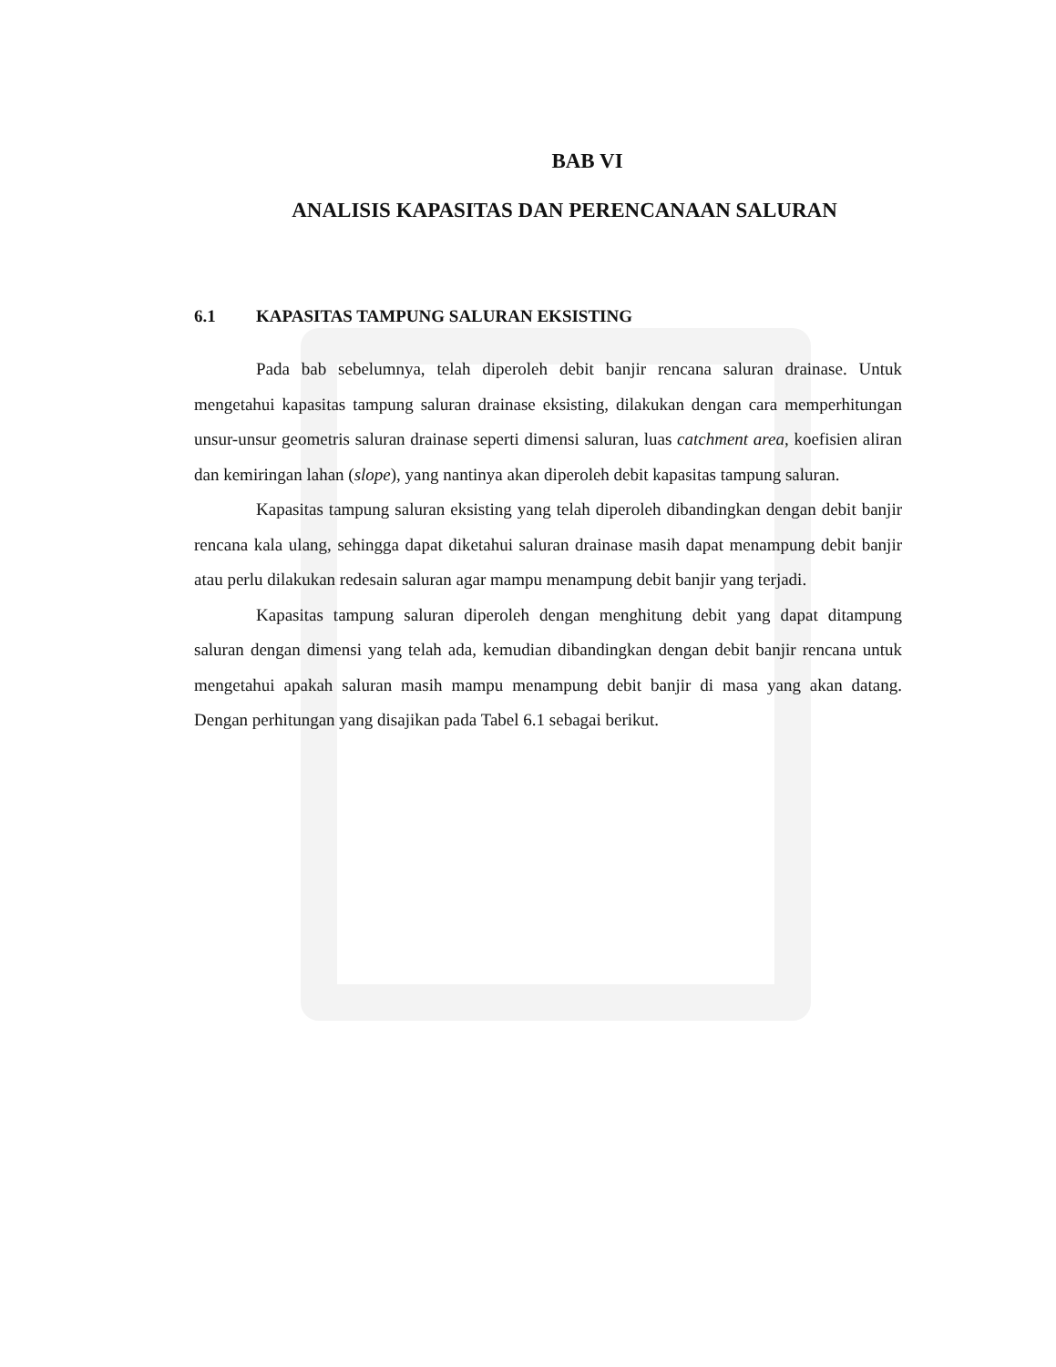BAB VI
ANALISIS KAPASITAS DAN PERENCANAAN SALURAN
6.1 KAPASITAS TAMPUNG SALURAN EKSISTING
Pada bab sebelumnya, telah diperoleh debit banjir rencana saluran drainase. Untuk mengetahui kapasitas tampung saluran drainase eksisting, dilakukan dengan cara memperhitungan unsur-unsur geometris saluran drainase seperti dimensi saluran, luas catchment area, koefisien aliran dan kemiringan lahan (slope), yang nantinya akan diperoleh debit kapasitas tampung saluran.
Kapasitas tampung saluran eksisting yang telah diperoleh dibandingkan dengan debit banjir rencana kala ulang, sehingga dapat diketahui saluran drainase masih dapat menampung debit banjir atau perlu dilakukan redesain saluran agar mampu menampung debit banjir yang terjadi.
Kapasitas tampung saluran diperoleh dengan menghitung debit yang dapat ditampung saluran dengan dimensi yang telah ada, kemudian dibandingkan dengan debit banjir rencana untuk mengetahui apakah saluran masih mampu menampung debit banjir di masa yang akan datang. Dengan perhitungan yang disajikan pada Tabel 6.1 sebagai berikut.